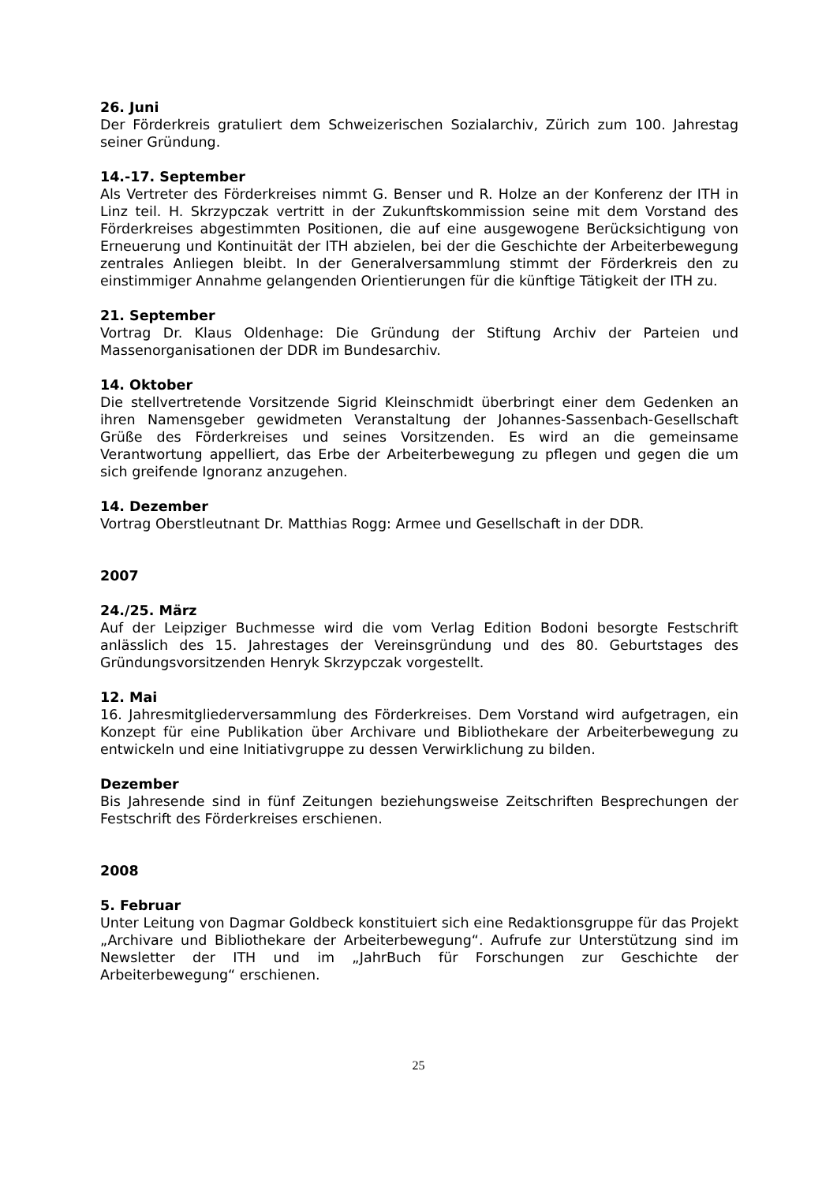26. Juni
Der Förderkreis gratuliert dem Schweizerischen Sozialarchiv, Zürich zum 100. Jahrestag seiner Gründung.
14.-17. September
Als Vertreter des Förderkreises nimmt G. Benser und R. Holze an der Konferenz der ITH in Linz teil. H. Skrzypczak vertritt in der Zukunftskommission seine mit dem Vorstand des Förderkreises abgestimmten Positionen, die auf eine ausgewogene Berücksichtigung von Erneuerung und Kontinuität der ITH abzielen, bei der die Geschichte der Arbeiterbewegung zentrales Anliegen bleibt. In der Generalversammlung stimmt der Förderkreis den zu einstimmiger Annahme gelangenden Orientierungen für die künftige Tätigkeit der ITH zu.
21. September
Vortrag Dr. Klaus Oldenhage: Die Gründung der Stiftung Archiv der Parteien und Massenorganisationen der DDR im Bundesarchiv.
14. Oktober
Die stellvertretende Vorsitzende Sigrid Kleinschmidt überbringt einer dem Gedenken an ihren Namensgeber gewidmeten Veranstaltung der Johannes-Sassenbach-Gesellschaft Grüße des Förderkreises und seines Vorsitzenden. Es wird an die gemeinsame Verantwortung appelliert, das Erbe der Arbeiterbewegung zu pflegen und gegen die um sich greifende Ignoranz anzugehen.
14. Dezember
Vortrag Oberstleutnant Dr. Matthias Rogg: Armee und Gesellschaft in der DDR.
2007
24./25. März
Auf der Leipziger Buchmesse wird die vom Verlag Edition Bodoni besorgte Festschrift anlässlich des 15. Jahrestages der Vereinsgründung und des 80. Geburtstages des Gründungsvorsitzenden Henryk Skrzypczak vorgestellt.
12. Mai
16. Jahresmitgliederversammlung des Förderkreises. Dem Vorstand wird aufgetragen, ein Konzept für eine Publikation über Archivare und Bibliothekare der Arbeiterbewegung zu entwickeln und eine Initiativgruppe zu dessen Verwirklichung zu bilden.
Dezember
Bis Jahresende sind in fünf Zeitungen beziehungsweise Zeitschriften Besprechungen der Festschrift des Förderkreises erschienen.
2008
5. Februar
Unter Leitung von Dagmar Goldbeck konstituiert sich eine Redaktionsgruppe für das Projekt „Archivare und Bibliothekare der Arbeiterbewegung“. Aufrufe zur Unterstützung sind im Newsletter der ITH und im „JahrBuch für Forschungen zur Geschichte der Arbeiterbewegung“ erschienen.
25